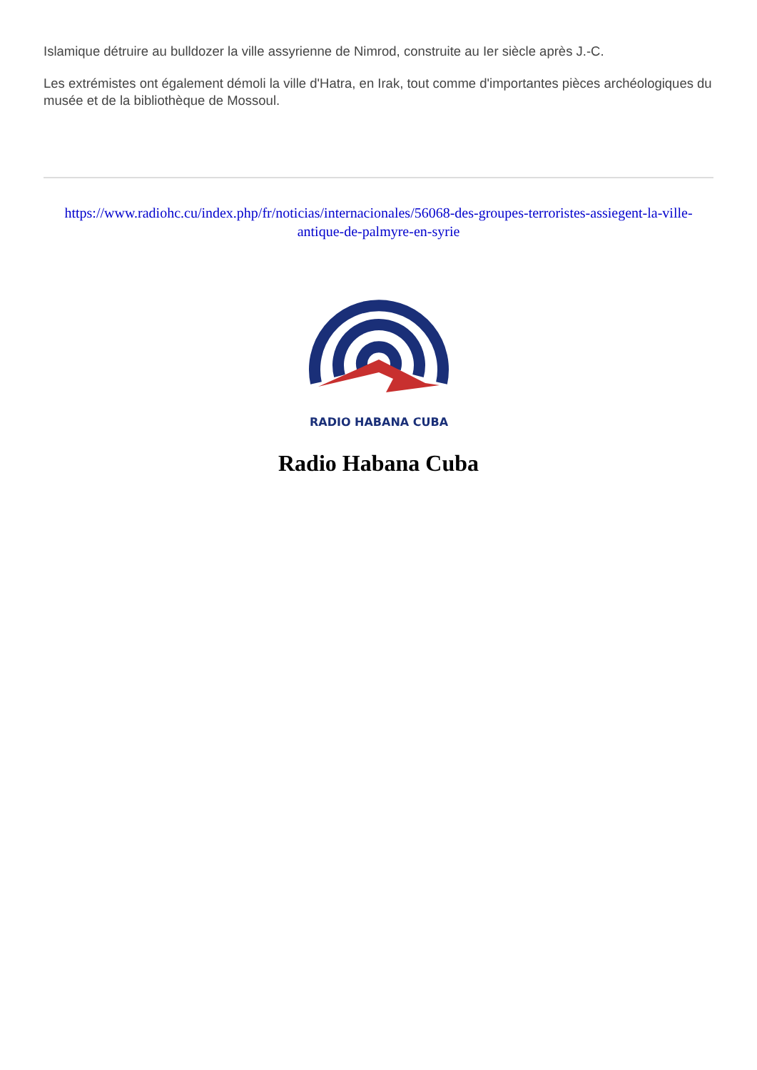Islamique détruire au bulldozer la ville assyrienne de Nimrod, construite au Ier siècle après J.-C.
Les extrémistes ont également démoli la ville d'Hatra, en Irak, tout comme d'importantes pièces archéologiques du musée et de la bibliothèque de Mossoul.
https://www.radiohc.cu/index.php/fr/noticias/internacionales/56068-des-groupes-terroristes-assiegent-la-ville-antique-de-palmyre-en-syrie
RADIO HABANA CUBA
Radio Habana Cuba